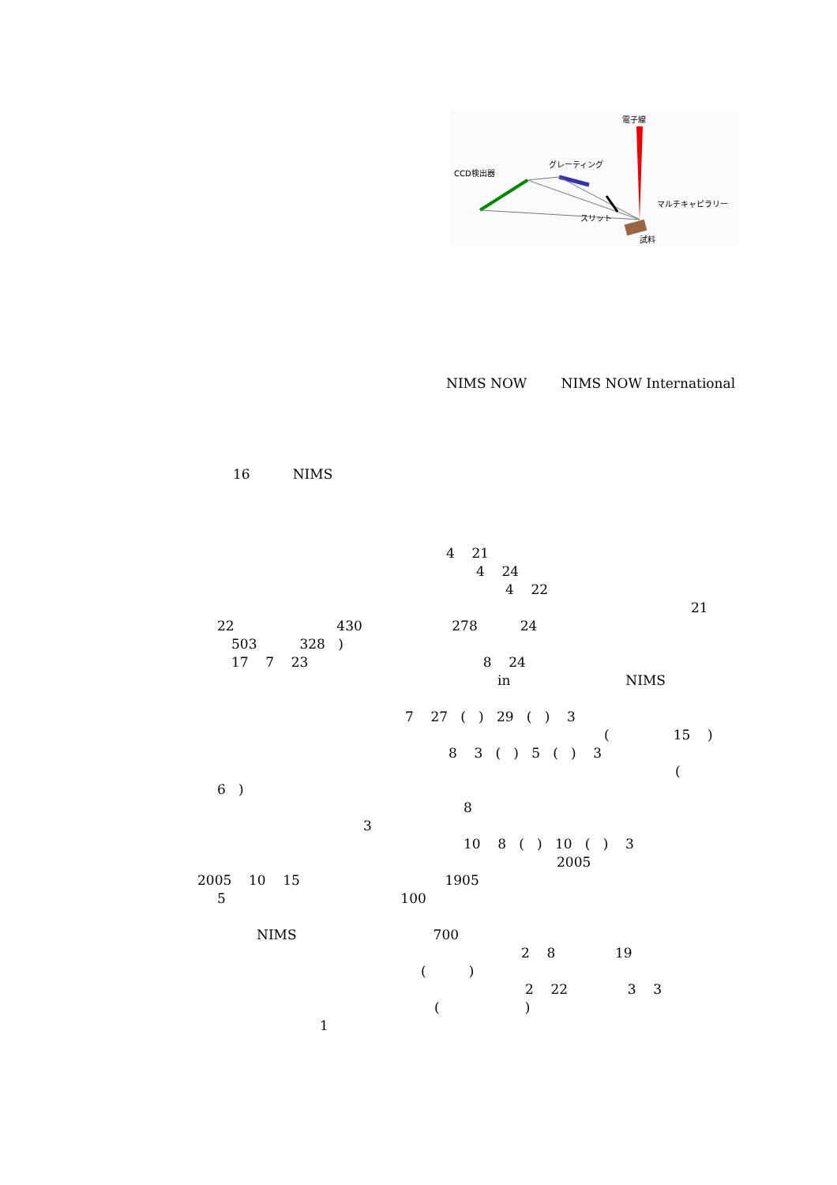電子線
CCD検出器
グレーティング
スリット
マルチキャピラリー
試料
NIMS NOW NIMS NOW International
16 NIMS
4 21
4 24
4 22
21
22 430 278 24
503 328 )
17 7 23 8 24
in NIMS
7 27 ( ) 29 ( ) 3
( 15 )
8 3 ( ) 5 ( ) 3
(
6 )
8
3
10 8 ( ) 10 ( ) 3
2005
2005 10 15 1905
5 100
NIMS 700
2 8 19
( )
2 22 3 3
( )
1